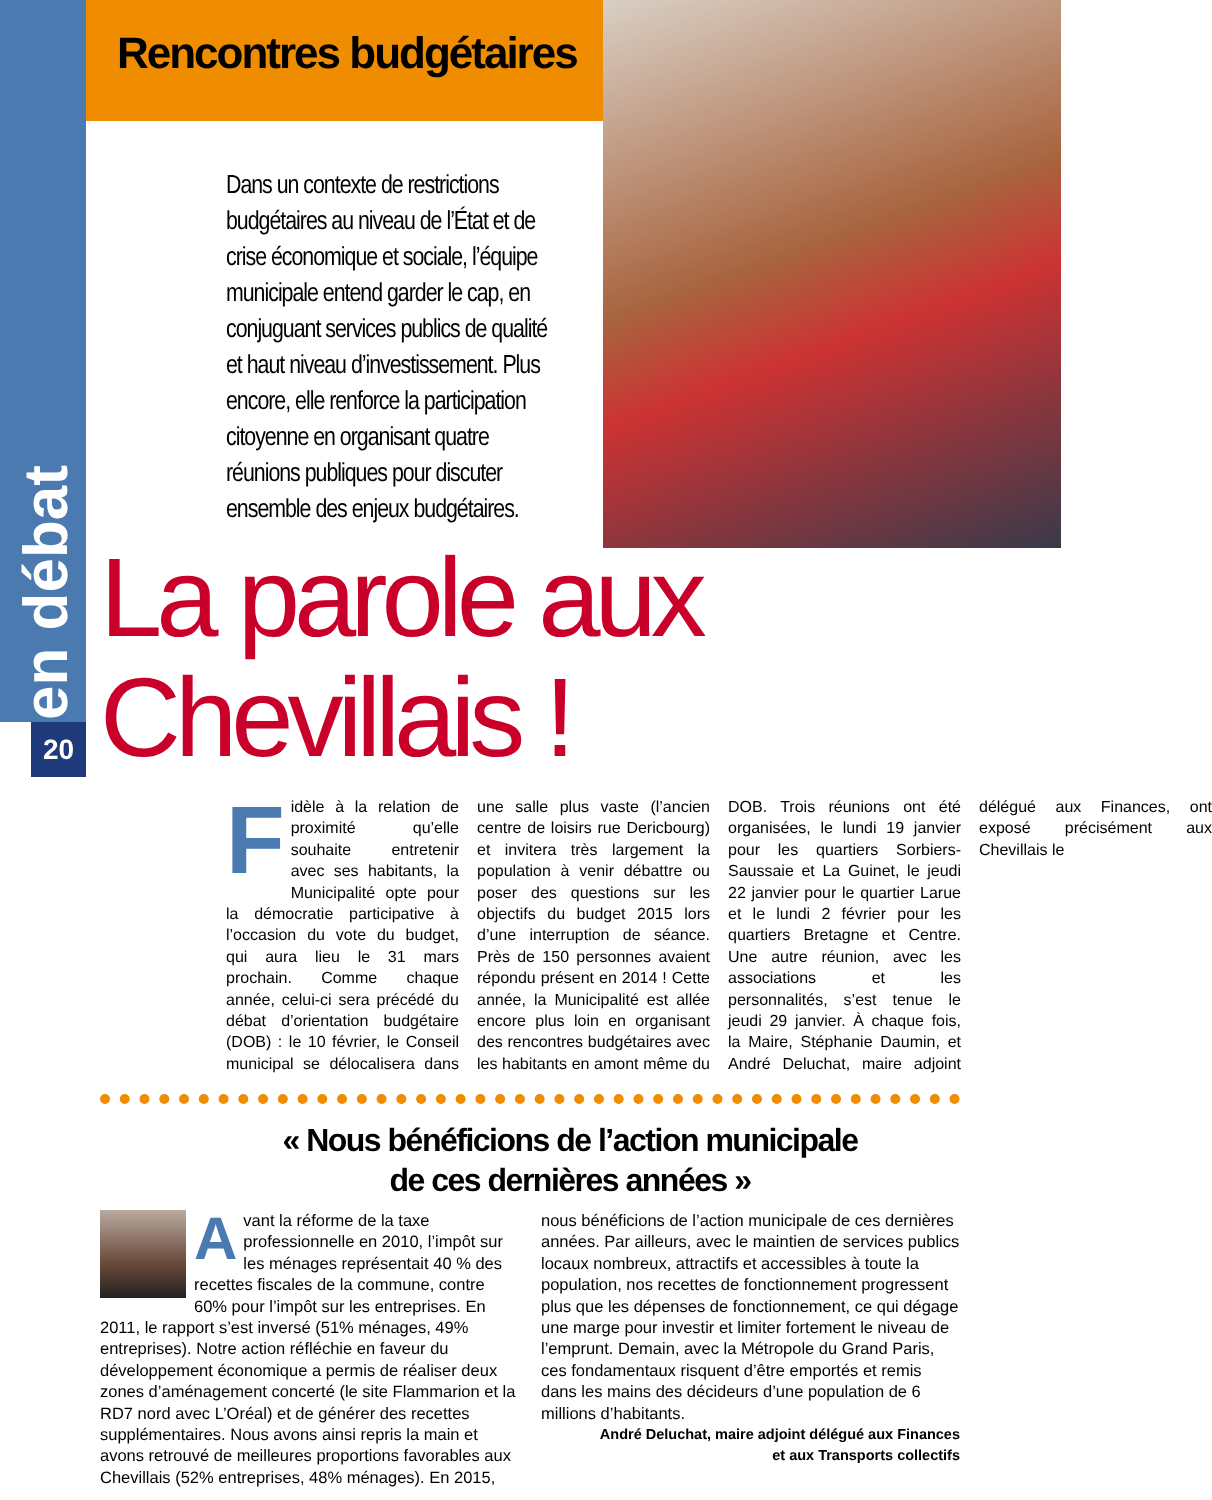en débat
20
Rencontres budgétaires
Dans un contexte de restrictions budgétaires au niveau de l’État et de crise économique et sociale, l’équipe municipale entend garder le cap, en conjuguant services publics de qualité et haut niveau d’investissement. Plus encore, elle renforce la participation citoyenne en organisant quatre réunions publiques pour discuter ensemble des enjeux budgétaires.
La parole aux Chevillais !
Fidèle à la relation de proximité qu’elle souhaite entretenir avec ses habitants, la Municipalité opte pour la démocratie participative à l’occasion du vote du budget, qui aura lieu le 31 mars prochain. Comme chaque année, celui-ci sera précédé du débat d’orientation budgétaire (DOB) : le 10 février, le Conseil municipal se délocalisera dans une salle plus vaste (l’ancien centre de loisirs rue Dericbourg) et invitera très largement la population à venir débattre ou poser des questions sur les objectifs du budget 2015 lors d’une interruption de séance. Près de 150 personnes avaient répondu présent en 2014 ! Cette année, la Municipalité est allée encore plus loin en organisant des rencontres budgétaires avec les habitants en amont même du DOB. Trois réunions ont été organisées, le lundi 19 janvier pour les quartiers Sorbiers-Saussaie et La Guinet, le jeudi 22 janvier pour le quartier Larue et le lundi 2 février pour les quartiers Bretagne et Centre. Une autre réunion, avec les associations et les personnalités, s’est tenue le jeudi 29 janvier. À chaque fois, la Maire, Stéphanie Daumin, et André Deluchat, maire adjoint délégué aux Finances, ont exposé précisément aux Chevillais le
« Nous bénéficions de l’action municipale
de ces dernières années »
Avant la réforme de la taxe professionnelle en 2010, l’impôt sur les ménages représentait 40 % des recettes fiscales de la commune, contre 60% pour l’impôt sur les entreprises. En 2011, le rapport s’est inversé (51% ménages, 49% entreprises). Notre action réfléchie en faveur du développement économique a permis de réaliser deux zones d’aménagement concerté (le site Flammarion et la RD7 nord avec L’Oréal) et de générer des recettes supplémentaires. Nous avons ainsi repris la main et avons retrouvé de meilleures proportions favorables aux Chevillais (52% entreprises, 48% ménages). En 2015, nous bénéficions de l’action municipale de ces dernières années. Par ailleurs, avec le maintien de services publics locaux nombreux, attractifs et accessibles à toute la population, nos recettes de fonctionnement progressent plus que les dépenses de fonctionnement, ce qui dégage une marge pour investir et limiter fortement le niveau de l’emprunt. Demain, avec la Métropole du Grand Paris, ces fondamentaux risquent d’être emportés et remis dans les mains des décideurs d’une population de 6 millions d’habitants.
André Deluchat, maire adjoint délégué aux Finances
et aux Transports collectifs